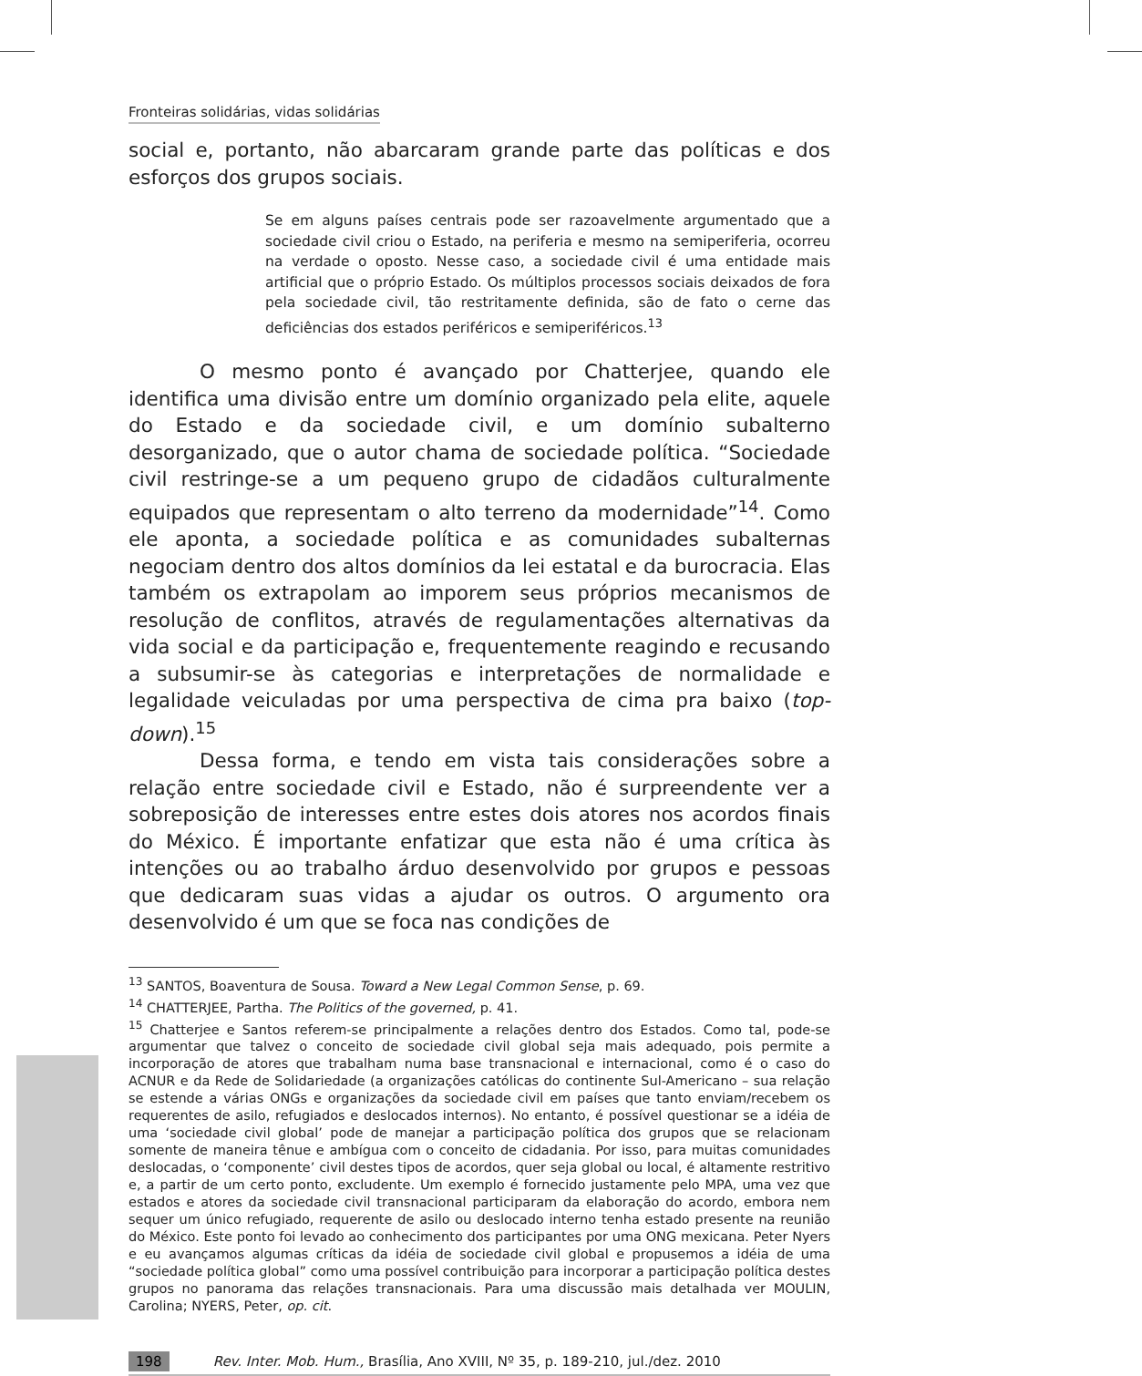Fronteiras solidárias, vidas solidárias
social e, portanto, não abarcaram grande parte das políticas e dos esforços dos grupos sociais.
Se em alguns países centrais pode ser razoavelmente argumentado que a sociedade civil criou o Estado, na periferia e mesmo na semiperiferia, ocorreu na verdade o oposto. Nesse caso, a sociedade civil é uma entidade mais artificial que o próprio Estado. Os múltiplos processos sociais deixados de fora pela sociedade civil, tão restritamente definida, são de fato o cerne das deficiências dos estados periféricos e semiperiféricos.<sup>13</sup>
O mesmo ponto é avançado por Chatterjee, quando ele identifica uma divisão entre um domínio organizado pela elite, aquele do Estado e da sociedade civil, e um domínio subalterno desorganizado, que o autor chama de sociedade política. “Sociedade civil restringe-se a um pequeno grupo de cidadãos culturalmente equipados que representam o alto terreno da modernidade”<sup>14</sup>. Como ele aponta, a sociedade política e as comunidades subalternas negociam dentro dos altos domínios da lei estatal e da burocracia. Elas também os extrapolam ao imporem seus próprios mecanismos de resolução de conflitos, através de regulamentações alternativas da vida social e da participação e, frequentemente reagindo e recusando a subsumir-se às categorias e interpretações de normalidade e legalidade veiculadas por uma perspectiva de cima pra baixo (top-down).<sup>15</sup>
Dessa forma, e tendo em vista tais considerações sobre a relação entre sociedade civil e Estado, não é surpreendente ver a sobreposição de interesses entre estes dois atores nos acordos finais do México. É importante enfatizar que esta não é uma crítica às intenções ou ao trabalho árduo desenvolvido por grupos e pessoas que dedicaram suas vidas a ajudar os outros. O argumento ora desenvolvido é um que se foca nas condições de
<sup>13</sup> SANTOS, Boaventura de Sousa. Toward a New Legal Common Sense, p. 69.
<sup>14</sup> CHATTERJEE, Partha. The Politics of the governed, p. 41.
<sup>15</sup> Chatterjee e Santos referem-se principalmente a relações dentro dos Estados. Como tal, pode-se argumentar que talvez o conceito de sociedade civil global seja mais adequado, pois permite a incorporação de atores que trabalham numa base transnacional e internacional, como é o caso do ACNUR e da Rede de Solidariedade (a organizações católicas do continente Sul-Americano – sua relação se estende a várias ONGs e organizações da sociedade civil em países que tanto enviam/recebem os requerentes de asilo, refugiados e deslocados internos). No entanto, é possível questionar se a idéia de uma ‘sociedade civil global’ pode de manejar a participação política dos grupos que se relacionam somente de maneira tênue e ambígua com o conceito de cidadania. Por isso, para muitas comunidades deslocadas, o ‘componente’ civil destes tipos de acordos, quer seja global ou local, é altamente restritivo e, a partir de um certo ponto, excludente. Um exemplo é fornecido justamente pelo MPA, uma vez que estados e atores da sociedade civil transnacional participaram da elaboração do acordo, embora nem sequer um único refugiado, requerente de asilo ou deslocado interno tenha estado presente na reunião do México. Este ponto foi levado ao conhecimento dos participantes por uma ONG mexicana. Peter Nyers e eu avançamos algumas críticas da idéia de sociedade civil global e propusemos a idéia de uma “sociedade política global” como uma possível contribuição para incorporar a participação política destes grupos no panorama das relações transnacionais. Para uma discussão mais detalhada ver MOULIN, Carolina; NYERS, Peter, op. cit.
198 Rev. Inter. Mob. Hum., Brasília, Ano XVIII, Nº 35, p. 189-210, jul./dez. 2010